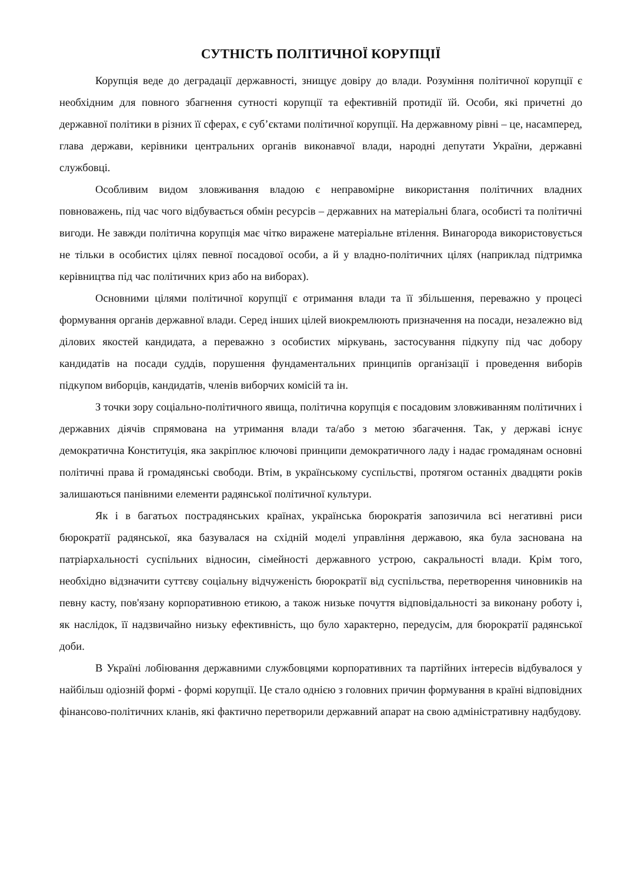СУТНІСТЬ ПОЛІТИЧНОЇ КОРУПЦІЇ
Корупція веде до деградації державності, знищує довіру до влади. Розуміння політичної корупції є необхідним для повного збагнення сутності корупції та ефективній протидії їй. Особи, які причетні до державної політики в різних її сферах, є суб’єктами політичної корупції. На державному рівні – це, насамперед, глава держави, керівники центральних органів виконавчої влади, народні депутати України, державні службовці.
Особливим видом зловживання владою є неправомірне використання політичних владних повноважень, під час чого відбувається обмін ресурсів – державних на матеріальні блага, особисті та політичні вигоди. Не завжди політична корупція має чітко виражене матеріальне втілення. Винагорода використовується не тільки в особистих цілях певної посадової особи, а й у владно-політичних цілях (наприклад підтримка керівництва під час політичних криз або на виборах).
Основними цілями політичної корупції є отримання влади та її збільшення, переважно у процесі формування органів державної влади. Серед інших цілей виокремлюють призначення на посади, незалежно від ділових якостей кандидата, а переважно з особистих міркувань, застосування підкупу під час добору кандидатів на посади суддів, порушення фундаментальних принципів організації і проведення виборів підкупом виборців, кандидатів, членів виборчих комісій та ін.
З точки зору соціально-політичного явища, політична корупція є посадовим зловживанням політичних і державних діячів спрямована на утримання влади та/або з метою збагачення. Так, у державі існує демократична Конституція, яка закріплює ключові принципи демократичного ладу і надає громадянам основні політичні права й громадянські свободи. Втім, в українському суспільстві, протягом останніх двадцяти років залишаються панівними елементи радянської політичної культури.
Як і в багатьох пострадянських країнах, українська бюрократія запозичила всі негативні риси бюрократії радянської, яка базувалася на східній моделі управління державою, яка була заснована на патріархальності суспільних відносин, сімейності державного устрою, сакральності влади. Крім того, необхідно відзначити суттєву соціальну відчуженість бюрократії від суспільства, перетворення чиновників на певну касту, пов'язану корпоративною етикою, а також низьке почуття відповідальності за виконану роботу і, як наслідок, її надзвичайно низьку ефективність, що було характерно, передусім, для бюрократії радянської доби.
В Україні лобіювання державними службовцями корпоративних та партійних інтересів відбувалося у найбільш одіозній формі - формі корупції. Це стало однією з головних причин формування в країні відповідних фінансово-політичних кланів, які фактично перетворили державний апарат на свою адміністративну надбудову.